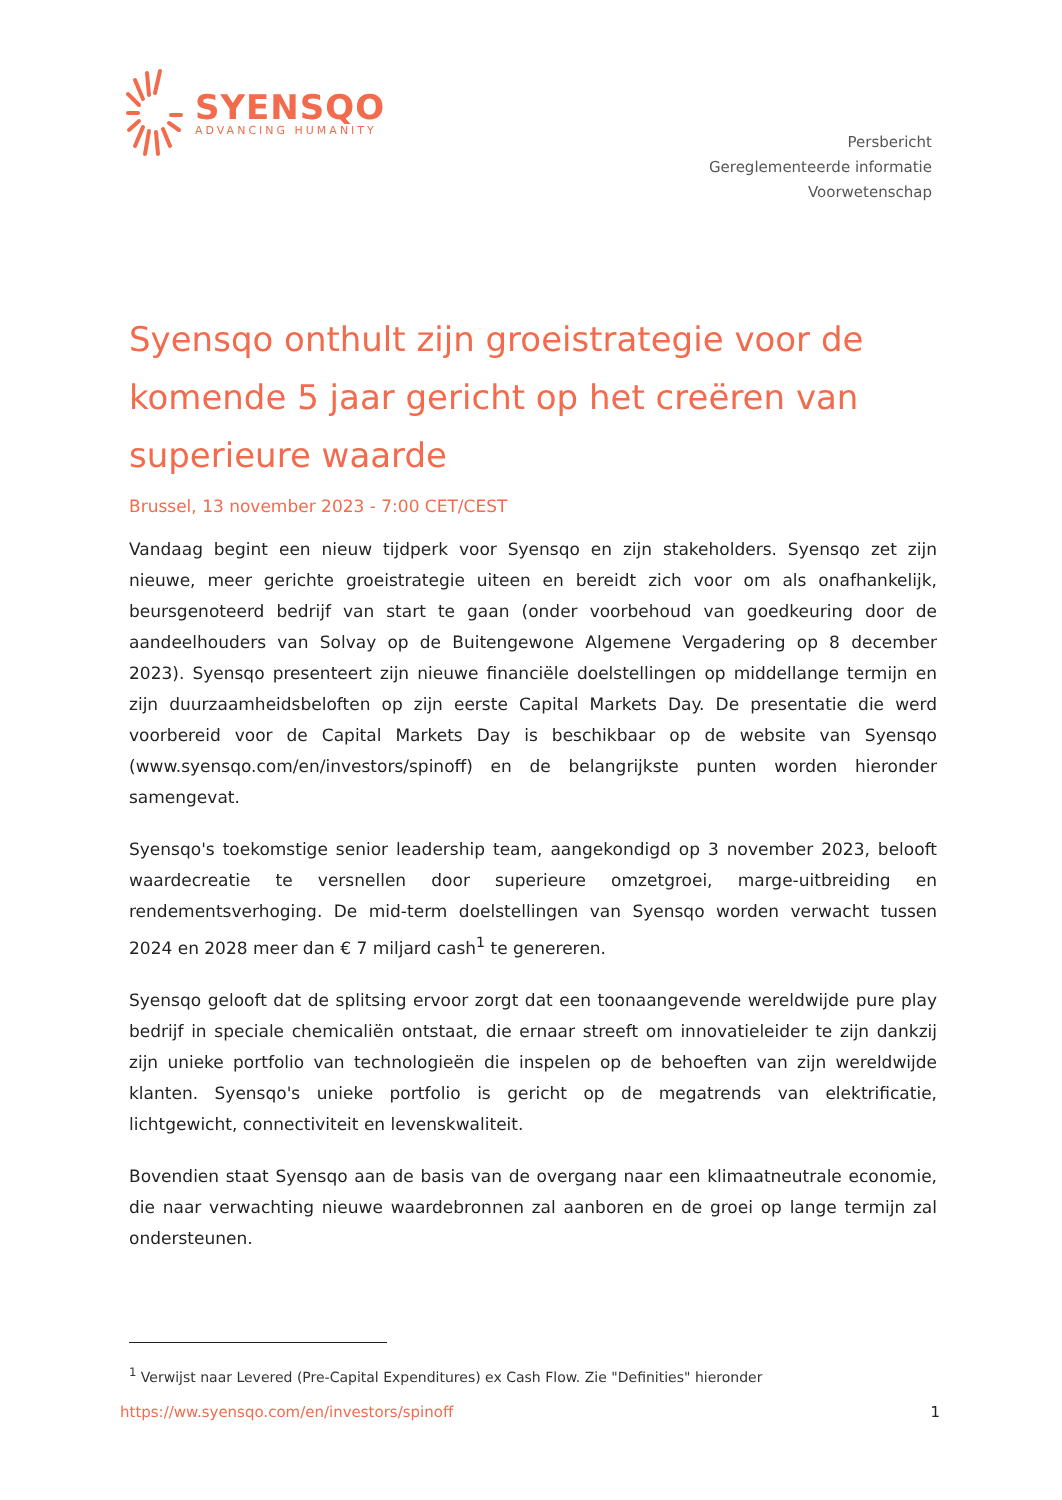SYENSQO
ADVANCING HUMANITY
Persbericht
Gereglementeerde informatie
Voorwetenschap
Syensqo onthult zijn groeistrategie voor de komende 5 jaar gericht op het creëren van superieure waarde
Brussel, 13 november 2023 - 7:00 CET/CEST
Vandaag begint een nieuw tijdperk voor Syensqo en zijn stakeholders. Syensqo zet zijn nieuwe, meer gerichte groeistrategie uiteen en bereidt zich voor om als onafhankelijk, beursgenoteerd bedrijf van start te gaan (onder voorbehoud van goedkeuring door de aandeelhouders van Solvay op de Buitengewone Algemene Vergadering op 8 december 2023). Syensqo presenteert zijn nieuwe financiële doelstellingen op middellange termijn en zijn duurzaamheidsbeloften op zijn eerste Capital Markets Day. De presentatie die werd voorbereid voor de Capital Markets Day is beschikbaar op de website van Syensqo (www.syensqo.com/en/investors/spinoff) en de belangrijkste punten worden hieronder samengevat.
Syensqo's toekomstige senior leadership team, aangekondigd op 3 november 2023, belooft waardecreatie te versnellen door superieure omzetgroei, marge-uitbreiding en rendementsverhoging. De mid-term doelstellingen van Syensqo worden verwacht tussen 2024 en 2028 meer dan € 7 miljard cash<sup>1</sup> te genereren.
Syensqo gelooft dat de splitsing ervoor zorgt dat een toonaangevende wereldwijde pure play bedrijf in speciale chemicaliën ontstaat, die ernaar streeft om innovatieleider te zijn dankzij zijn unieke portfolio van technologieën die inspelen op de behoeften van zijn wereldwijde klanten. Syensqo's unieke portfolio is gericht op de megatrends van elektrificatie, lichtgewicht, connectiviteit en levenskwaliteit.
Bovendien staat Syensqo aan de basis van de overgang naar een klimaatneutrale economie, die naar verwachting nieuwe waardebronnen zal aanboren en de groei op lange termijn zal ondersteunen.
<sup>1</sup> Verwijst naar Levered (Pre-Capital Expenditures) ex Cash Flow. Zie "Definities" hieronder
https://ww.syensqo.com/en/investors/spinoff 1